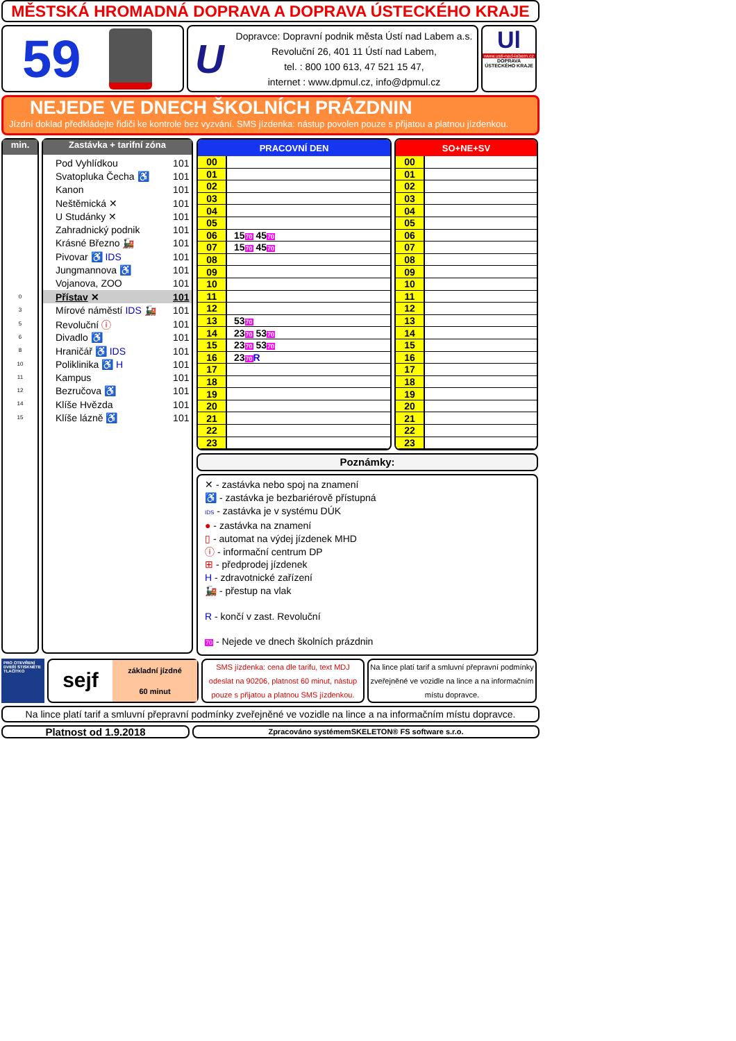MĚSTSKÁ HROMADNÁ DOPRAVA A DOPRAVA ÚSTECKÉHO KRAJE
59
U
Dopravce: Dopravní podnik města Ústí nad Labem a.s.
Revoluční 26, 401 11 Ústí nad Labem,
tel. : 800 100 613, 47 521 15 47,
internet : www.dpmul.cz, info@dpmul.cz
Ul
www.usti-nad-labem.cz
DOPRAVA ÚSTECKÉHO KRAJE
NEJEDE VE DNECH ŠKOLNÍCH PRÁZDNIN
Jízdní doklad předkládejte řidiči ke kontrole bez vyzvání. SMS jízdenka: nástup povolen pouze s přijatou a platnou jízdenkou.
min.
| 0 |
| 3 |
| 5 |
| 6 |
| 8 |
| 10 |
| 11 |
| 12 |
| 14 |
| 15 |
Zastávka + tarifní zóna
| Pod Vyhlídkou | 101 |
| Svatopluka Čecha ♿ | 101 |
| Kanon | 101 |
| Neštěmická ✕ | 101 |
| U Studánky ✕ | 101 |
| Zahradnický podnik | 101 |
| Krásné Březno 🚂 | 101 |
| Pivovar ♿ IDS | 101 |
| Jungmannova ♿ | 101 |
| Vojanova, ZOO | 101 |
| Přístav ✕ | 101 |
| Mírové náměstí IDS 🚂 | 101 |
| Revoluční ⓘ | 101 |
| Divadlo ♿ | 101 |
| Hraničář ♿ IDS | 101 |
| Poliklinika ♿ H | 101 |
| Kampus | 101 |
| Bezručova ♿ | 101 |
| Klíše Hvězda | 101 |
| Klíše lázně ♿ | 101 |
| PRACOVNÍ DEN | |
| --- | --- |
| 00 | |
| 01 | |
| 02 | |
| 03 | |
| 04 | |
| 05 | |
| 06 | 15 70 45 70 |
| 07 | 15 70 45 70 |
| 08 | |
| 09 | |
| 10 | |
| 11 | |
| 12 | |
| 13 | 53 70 |
| 14 | 23 70 53 70 |
| 15 | 23 70 53 70 |
| 16 | 23 70 R |
| 17 | |
| 18 | |
| 19 | |
| 20 | |
| 21 | |
| 22 | |
| 23 | |
| SO+NE+SV | |
| --- | --- |
| 00 | |
| 01 | |
| 02 | |
| 03 | |
| 04 | |
| 05 | |
| 06 | |
| 07 | |
| 08 | |
| 09 | |
| 10 | |
| 11 | |
| 12 | |
| 13 | |
| 14 | |
| 15 | |
| 16 | |
| 17 | |
| 18 | |
| 19 | |
| 20 | |
| 21 | |
| 22 | |
| 23 | |
Poznámky:
✕ - zastávka nebo spoj na znamení
♿ - zastávka je bezbariérově přístupná
IDS - zastávka je v systému DÚK
● - zastávka na znamení
▯ - automat na výdej jízdenek MHD
ⓘ - informační centrum DP
⊞ - předprodej jízdenek
H - zdravotnické zařízení
🚂 - přestup na vlak
R - končí v zast. Revoluční
70 - Nejede ve dnech školních prázdnin
PRO OTEVŘENÍ DVEŘÍ STISKNĚTE TLAČÍTKO
sejf
základní jízdné
60 minut
SMS jízdenka: cena dle tarifu, text MDJ odeslat na 90206, platnost 60 minut, nástup pouze s přijatou a platnou SMS jízdenkou.
Na lince platí tarif a smluvní přepravní podmínky zveřejněné ve vozidle na lince a na informačním místu dopravce.
Na lince platí tarif a smluvní přepravní podmínky zveřejněné ve vozidle na lince a na informačním místu dopravce.
Platnost od 1.9.2018
Zpracováno systémemSKELETON® FS software s.r.o.